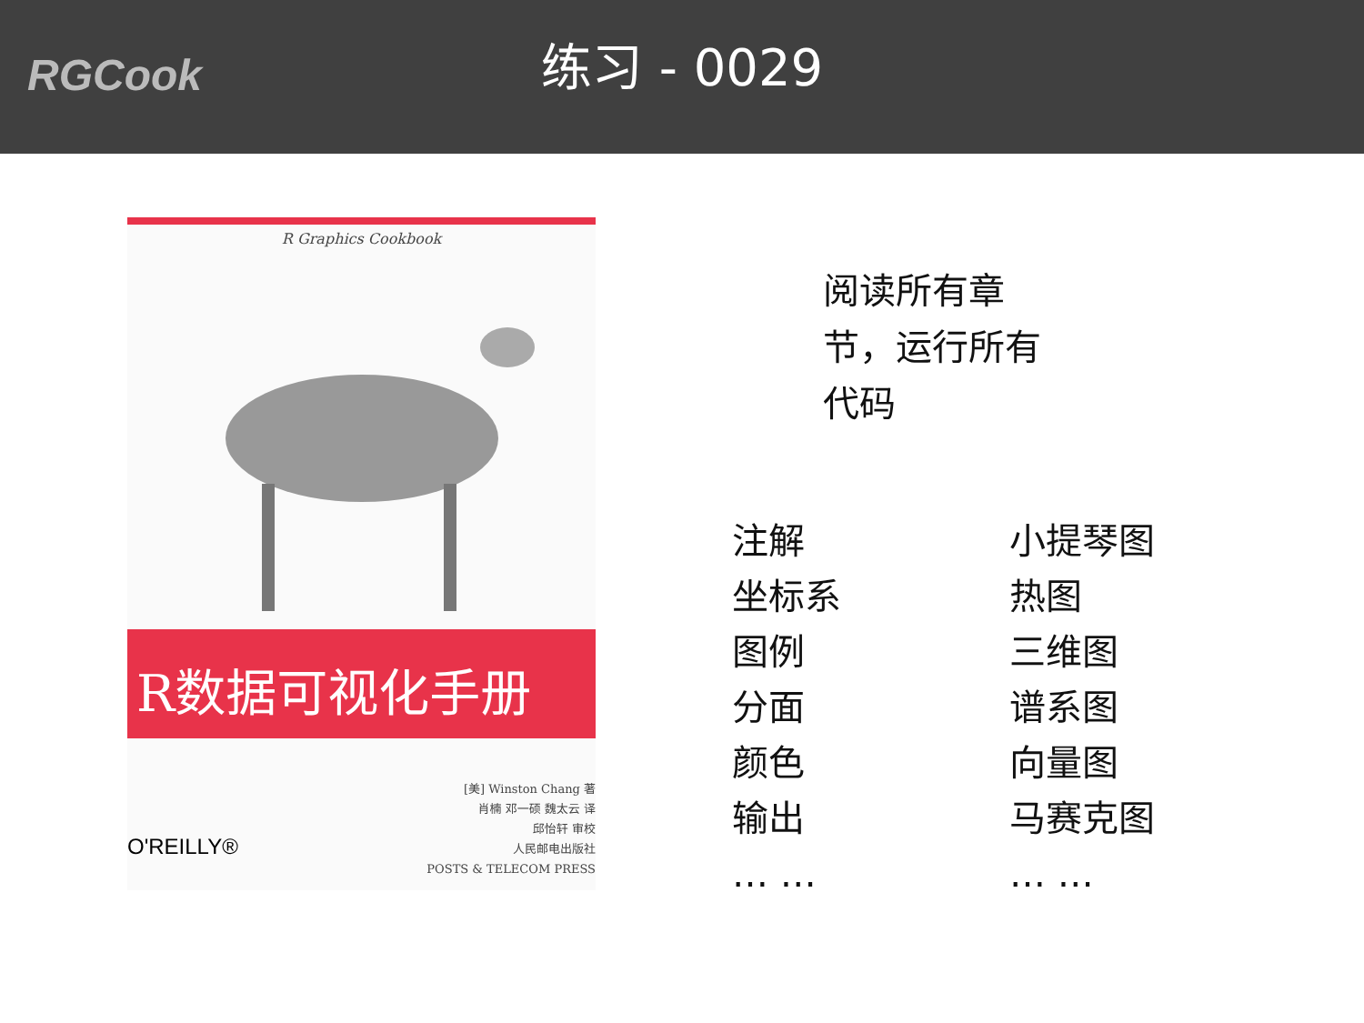RGCook
练习 - 0029
R Graphics Cookbook
R数据可视化手册
[美] Winston Chang 著
肖楠 邓一硕 魏太云 译
邱怡轩 审校
人民邮电出版社
POSTS & TELECOM PRESS
O'REILLY®
阅读所有章节，运行所有代码
注解
坐标系
图例
分面
颜色
输出
… …
小提琴图
热图
三维图
谱系图
向量图
马赛克图
… …